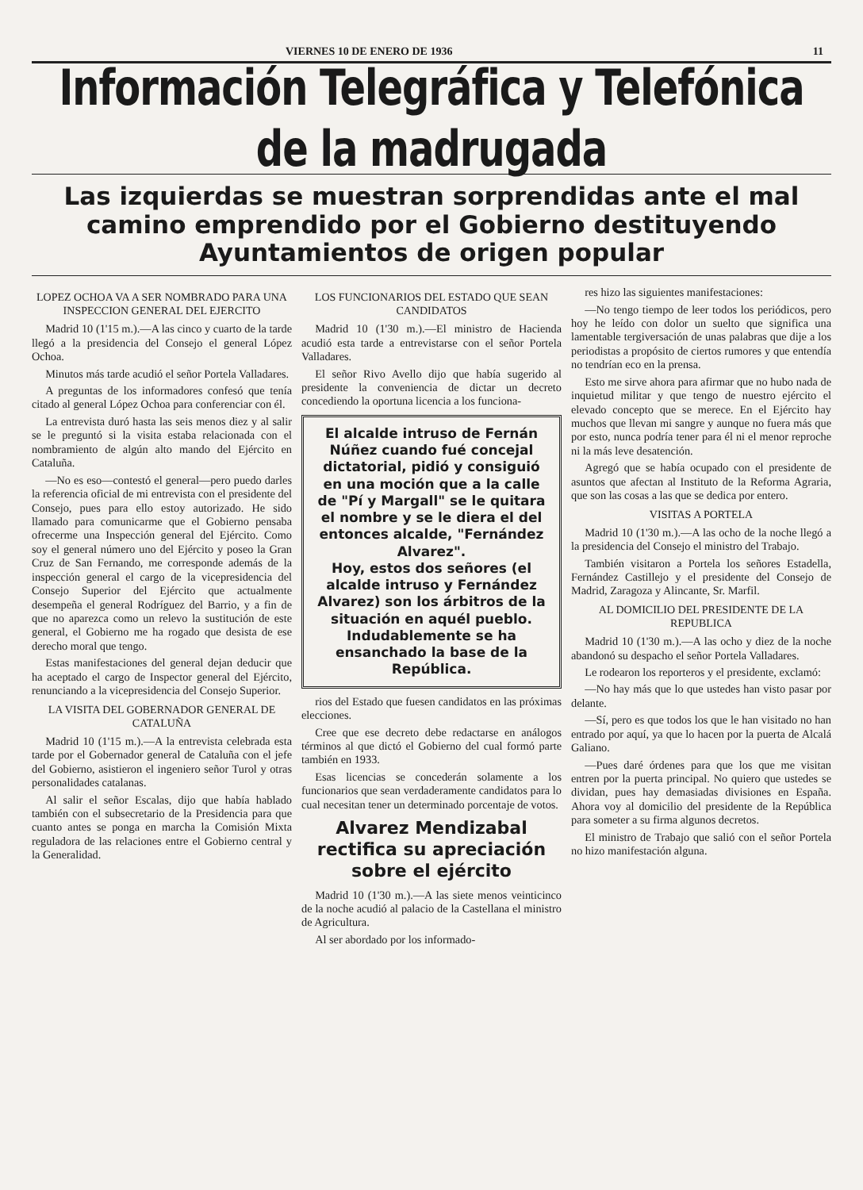VIERNES 10 DE ENERO DE 1936 11
Información Telegráfica y Telefónica de la madrugada
Las izquierdas se muestran sorprendidas ante el mal camino emprendido por el Gobierno destituyendo Ayuntamientos de origen popular
LOPEZ OCHOA VA A SER NOMBRADO PARA UNA INSPECCION GENERAL DEL EJERCITO
Madrid 10 (1'15 m.).—A las cinco y cuarto de la tarde llegó a la presidencia del Consejo el general López Ochoa.
Minutos más tarde acudió el señor Portela Valladares.
A preguntas de los informadores confesó que tenía citado al general López Ochoa para conferenciar con él.
La entrevista duró hasta las seis menos diez y al salir se le preguntó si la visita estaba relacionada con el nombramiento de algún alto mando del Ejército en Cataluña.
—No es eso—contestó el general—pero puedo darles la referencia oficial de mi entrevista con el presidente del Consejo, pues para ello estoy autorizado. He sido llamado para comunicarme que el Gobierno pensaba ofrecerme una Inspección general del Ejército. Como soy el general número uno del Ejército y poseo la Gran Cruz de San Fernando, me corresponde además de la inspección general el cargo de la vicepresidencia del Consejo Superior del Ejército que actualmente desempeña el general Rodríguez del Barrio, y a fin de que no aparezca como un relevo la sustitución de este general, el Gobierno me ha rogado que desista de ese derecho moral que tengo.
Estas manifestaciones del general dejan deducir que ha aceptado el cargo de Inspector general del Ejército, renunciando a la vicepresidencia del Consejo Superior.
LA VISITA DEL GOBERNADOR GENERAL DE CATALUÑA
Madrid 10 (1'15 m.).—A la entrevista celebrada esta tarde por el Gobernador general de Cataluña con el jefe del Gobierno, asistieron el ingeniero señor Turol y otras personalidades catalanas.
Al salir el señor Escalas, dijo que había hablado también con el subsecretario de la Presidencia para que cuanto antes se ponga en marcha la Comisión Mixta reguladora de las relaciones entre el Gobierno central y la Generalidad.
LOS FUNCIONARIOS DEL ESTADO QUE SEAN CANDIDATOS
Madrid 10 (1'30 m.).—El ministro de Hacienda acudió esta tarde a entrevistarse con el señor Portela Valladares.
El señor Rivo Avello dijo que había sugerido al presidente la conveniencia de dictar un decreto concediendo la oportuna licencia a los funciona-
El alcalde intruso de Fernán Núñez cuando fué concejal dictatorial, pidió y consiguió en una moción que a la calle de "Pí y Margall" se le quitara el nombre y se le diera el del entonces alcalde, "Fernández Alvarez".
Hoy, estos dos señores (el alcalde intruso y Fernández Alvarez) son los árbitros de la situación en aquél pueblo.
Indudablemente se ha ensanchado la base de la República.
rios del Estado que fuesen candidatos en las próximas elecciones.
Cree que ese decreto debe redactarse en análogos términos al que dictó el Gobierno del cual formó parte también en 1933.
Esas licencias se concederán solamente a los funcionarios que sean verdaderamente candidatos para lo cual necesitan tener un determinado porcentaje de votos.
Alvarez Mendizabal rectifica su apreciación sobre el ejército
Madrid 10 (1'30 m.).—A las siete menos veinticinco de la noche acudió al palacio de la Castellana el ministro de Agricultura.
Al ser abordado por los informado-
res hizo las siguientes manifestaciones:
—No tengo tiempo de leer todos los periódicos, pero hoy he leído con dolor un suelto que significa una lamentable tergiversación de unas palabras que dije a los periodistas a propósito de ciertos rumores y que entendía no tendrían eco en la prensa.
Esto me sirve ahora para afirmar que no hubo nada de inquietud militar y que tengo de nuestro ejército el elevado concepto que se merece. En el Ejército hay muchos que llevan mi sangre y aunque no fuera más que por esto, nunca podría tener para él ni el menor reproche ni la más leve desatención.
Agregó que se había ocupado con el presidente de asuntos que afectan al Instituto de la Reforma Agraria, que son las cosas a las que se dedica por entero.
VISITAS A PORTELA
Madrid 10 (1'30 m.).—A las ocho de la noche llegó a la presidencia del Consejo el ministro del Trabajo.
También visitaron a Portela los señores Estadella, Fernández Castillejo y el presidente del Consejo de Madrid, Zaragoza y Alincante, Sr. Marfil.
AL DOMICILIO DEL PRESIDENTE DE LA REPUBLICA
Madrid 10 (1'30 m.).—A las ocho y diez de la noche abandonó su despacho el señor Portela Valladares.
Le rodearon los reporteros y el presidente, exclamó:
—No hay más que lo que ustedes han visto pasar por delante.
—Sí, pero es que todos los que le han visitado no han entrado por aquí, ya que lo hacen por la puerta de Alcalá Galiano.
—Pues daré órdenes para que los que me visitan entren por la puerta principal. No quiero que ustedes se dividan, pues hay demasiadas divisiones en España. Ahora voy al domicilio del presidente de la República para someter a su firma algunos decretos.
El ministro de Trabajo que salió con el señor Portela no hizo manifestación alguna.